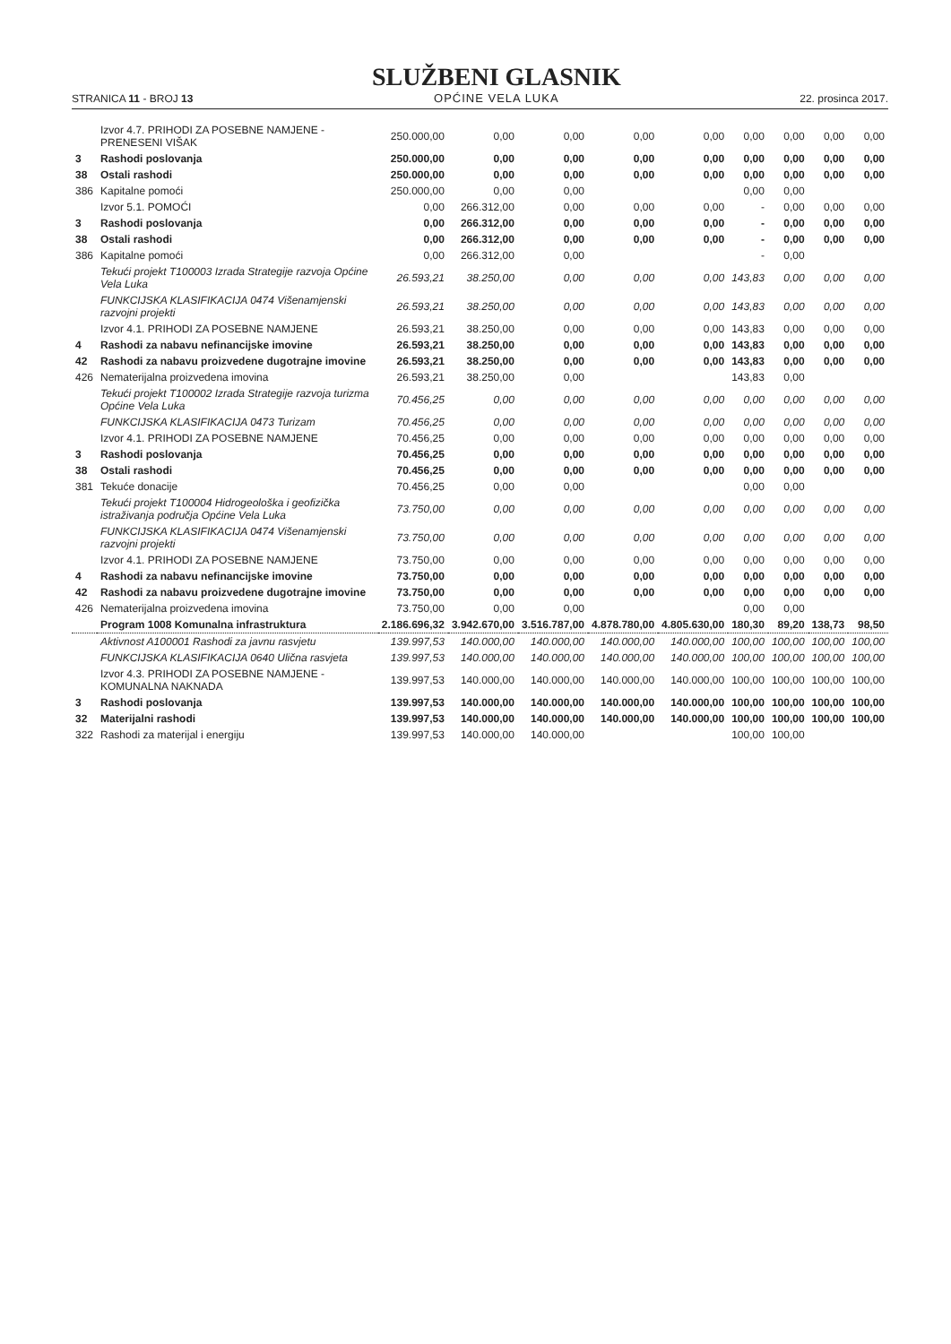STRANICA 11 - BROJ 13
SLUŽBENI GLASNIK
OPĆINE VELA LUKA
22. prosinca 2017.
| | Izvor 4.7. PRIHODI ZA POSEBNE NAMJENE - PRENESENI VIŠAK | 250.000,00 | 0,00 | 0,00 | 0,00 | 0,00 | 0,00 | 0,00 | 0,00 | 0,00 |
| 3 | Rashodi poslovanja | 250.000,00 | 0,00 | 0,00 | 0,00 | 0,00 | 0,00 | 0,00 | 0,00 | 0,00 |
| 38 | Ostali rashodi | 250.000,00 | 0,00 | 0,00 | 0,00 | 0,00 | 0,00 | 0,00 | 0,00 | 0,00 |
| 386 | Kapitalne pomoći | 250.000,00 | 0,00 | 0,00 | | | 0,00 | 0,00 | | |
| | Izvor 5.1. POMOĆI | 0,00 | 266.312,00 | 0,00 | 0,00 | 0,00 | - | 0,00 | 0,00 | 0,00 |
| 3 | Rashodi poslovanja | 0,00 | 266.312,00 | 0,00 | 0,00 | 0,00 | - | 0,00 | 0,00 | 0,00 |
| 38 | Ostali rashodi | 0,00 | 266.312,00 | 0,00 | 0,00 | 0,00 | - | 0,00 | 0,00 | 0,00 |
| 386 | Kapitalne pomoći | 0,00 | 266.312,00 | 0,00 | | | - | 0,00 | | |
| | Tekući projekt T100003 Izrada Strategije razvoja Općine Vela Luka | 26.593,21 | 38.250,00 | 0,00 | 0,00 | 0,00 | 143,83 | 0,00 | 0,00 | 0,00 |
| | FUNKCIJSKA KLASIFIKACIJA 0474 Višenamjenski razvojni projekti | 26.593,21 | 38.250,00 | 0,00 | 0,00 | 0,00 | 143,83 | 0,00 | 0,00 | 0,00 |
| | Izvor 4.1. PRIHODI ZA POSEBNE NAMJENE | 26.593,21 | 38.250,00 | 0,00 | 0,00 | 0,00 | 143,83 | 0,00 | 0,00 | 0,00 |
| 4 | Rashodi za nabavu nefinancijske imovine | 26.593,21 | 38.250,00 | 0,00 | 0,00 | 0,00 | 143,83 | 0,00 | 0,00 | 0,00 |
| 42 | Rashodi za nabavu proizvedene dugotrajne imovine | 26.593,21 | 38.250,00 | 0,00 | 0,00 | 0,00 | 143,83 | 0,00 | 0,00 | 0,00 |
| 426 | Nematerijalna proizvedena imovina | 26.593,21 | 38.250,00 | 0,00 | | | 143,83 | 0,00 | | |
| | Tekući projekt T100002 Izrada Strategije razvoja turizma Općine Vela Luka | 70.456,25 | 0,00 | 0,00 | 0,00 | 0,00 | 0,00 | 0,00 | 0,00 | 0,00 |
| | FUNKCIJSKA KLASIFIKACIJA 0473 Turizam | 70.456,25 | 0,00 | 0,00 | 0,00 | 0,00 | 0,00 | 0,00 | 0,00 | 0,00 |
| | Izvor 4.1. PRIHODI ZA POSEBNE NAMJENE | 70.456,25 | 0,00 | 0,00 | 0,00 | 0,00 | 0,00 | 0,00 | 0,00 | 0,00 |
| 3 | Rashodi poslovanja | 70.456,25 | 0,00 | 0,00 | 0,00 | 0,00 | 0,00 | 0,00 | 0,00 | 0,00 |
| 38 | Ostali rashodi | 70.456,25 | 0,00 | 0,00 | 0,00 | 0,00 | 0,00 | 0,00 | 0,00 | 0,00 |
| 381 | Tekuće donacije | 70.456,25 | 0,00 | 0,00 | | | 0,00 | 0,00 | | |
| | Tekući projekt T100004 Hidrogeološka i geofizička istraživanja područja Općine Vela Luka | 73.750,00 | 0,00 | 0,00 | 0,00 | 0,00 | 0,00 | 0,00 | 0,00 | 0,00 |
| | FUNKCIJSKA KLASIFIKACIJA 0474 Višenamjenski razvojni projekti | 73.750,00 | 0,00 | 0,00 | 0,00 | 0,00 | 0,00 | 0,00 | 0,00 | 0,00 |
| | Izvor 4.1. PRIHODI ZA POSEBNE NAMJENE | 73.750,00 | 0,00 | 0,00 | 0,00 | 0,00 | 0,00 | 0,00 | 0,00 | 0,00 |
| 4 | Rashodi za nabavu nefinancijske imovine | 73.750,00 | 0,00 | 0,00 | 0,00 | 0,00 | 0,00 | 0,00 | 0,00 | 0,00 |
| 42 | Rashodi za nabavu proizvedene dugotrajne imovine | 73.750,00 | 0,00 | 0,00 | 0,00 | 0,00 | 0,00 | 0,00 | 0,00 | 0,00 |
| 426 | Nematerijalna proizvedena imovina | 73.750,00 | 0,00 | 0,00 | | | 0,00 | 0,00 | | |
| | Program 1008 Komunalna infrastruktura | 2.186.696,32 | 3.942.670,00 | 3.516.787,00 | 4.878.780,00 | 4.805.630,00 | 180,30 | 89,20 | 138,73 | 98,50 |
| | Aktivnost A100001 Rashodi za javnu rasvjetu | 139.997,53 | 140.000,00 | 140.000,00 | 140.000,00 | 140.000,00 | 100,00 | 100,00 | 100,00 | 100,00 |
| | FUNKCIJSKA KLASIFIKACIJA 0640 Ulična rasvjeta | 139.997,53 | 140.000,00 | 140.000,00 | 140.000,00 | 140.000,00 | 100,00 | 100,00 | 100,00 | 100,00 |
| | Izvor 4.3. PRIHODI ZA POSEBNE NAMJENE - KOMUNALNA NAKNADA | 139.997,53 | 140.000,00 | 140.000,00 | 140.000,00 | 140.000,00 | 100,00 | 100,00 | 100,00 | 100,00 |
| 3 | Rashodi poslovanja | 139.997,53 | 140.000,00 | 140.000,00 | 140.000,00 | 140.000,00 | 100,00 | 100,00 | 100,00 | 100,00 |
| 32 | Materijalni rashodi | 139.997,53 | 140.000,00 | 140.000,00 | 140.000,00 | 140.000,00 | 100,00 | 100,00 | 100,00 | 100,00 |
| 322 | Rashodi za materijal i energiju | 139.997,53 | 140.000,00 | 140.000,00 | | | 100,00 | 100,00 | | |